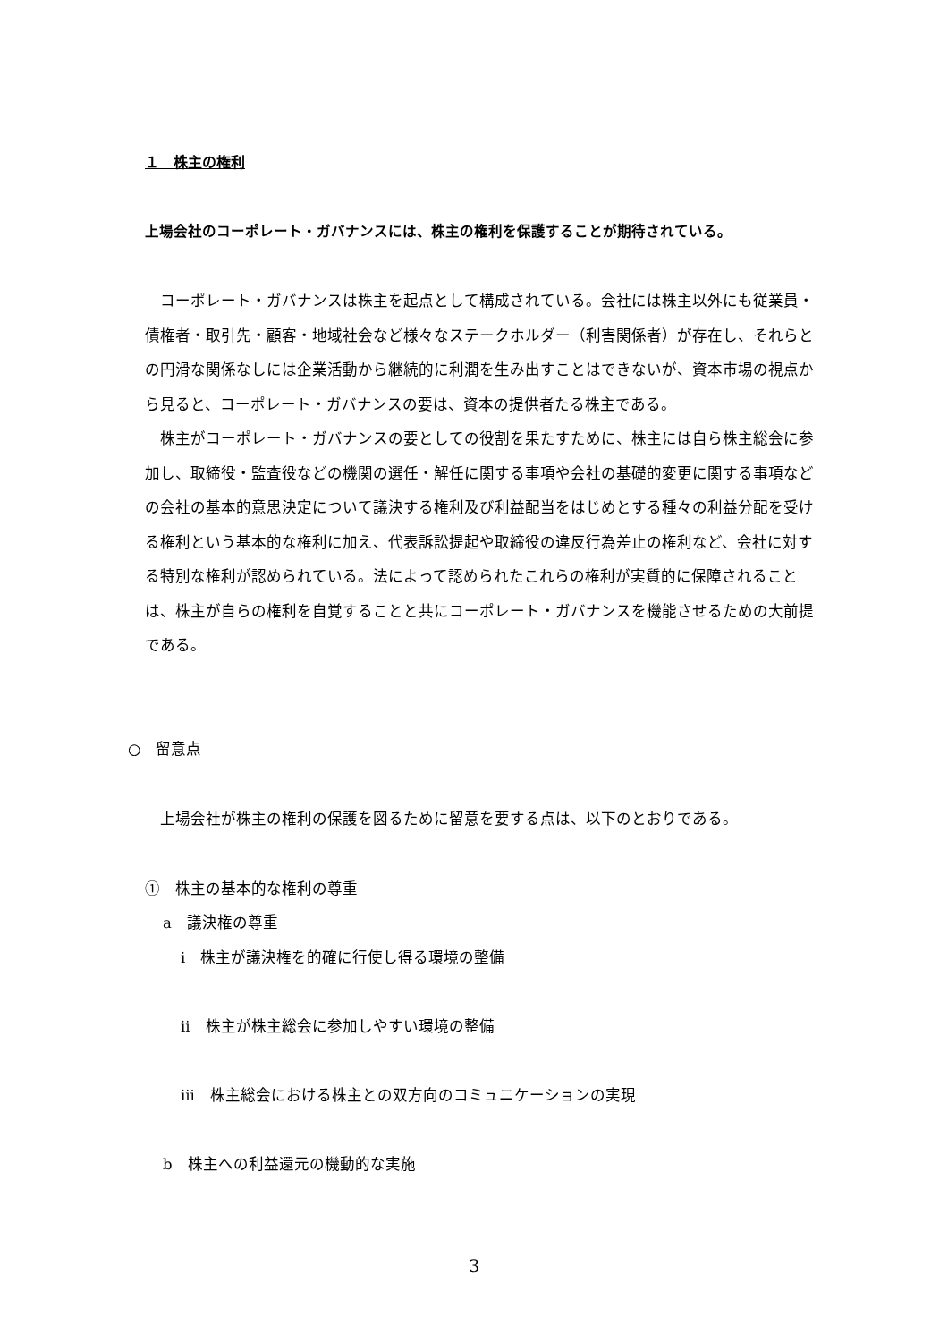１　株主の権利
上場会社のコーポレート・ガバナンスには、株主の権利を保護することが期待されている。
コーポレート・ガバナンスは株主を起点として構成されている。会社には株主以外にも従業員・債権者・取引先・顧客・地域社会など様々なステークホルダー（利害関係者）が存在し、それらとの円滑な関係なしには企業活動から継続的に利潤を生み出すことはできないが、資本市場の視点から見ると、コーポレート・ガバナンスの要は、資本の提供者たる株主である。
株主がコーポレート・ガバナンスの要としての役割を果たすために、株主には自ら株主総会に参加し、取締役・監査役などの機関の選任・解任に関する事項や会社の基礎的変更に関する事項などの会社の基本的意思決定について議決する権利及び利益配当をはじめとする種々の利益分配を受ける権利という基本的な権利に加え、代表訴訟提起や取締役の違反行為差止の権利など、会社に対する特別な権利が認められている。法によって認められたこれらの権利が実質的に保障されることは、株主が自らの権利を自覚することと共にコーポレート・ガバナンスを機能させるための大前提である。
○　留意点
　上場会社が株主の権利の保護を図るために留意を要する点は、以下のとおりである。
①　株主の基本的な権利の尊重
a　議決権の尊重
i　株主が議決権を的確に行使し得る環境の整備
ii　株主が株主総会に参加しやすい環境の整備
iii　株主総会における株主との双方向のコミュニケーションの実現
b　株主への利益還元の機動的な実施
3